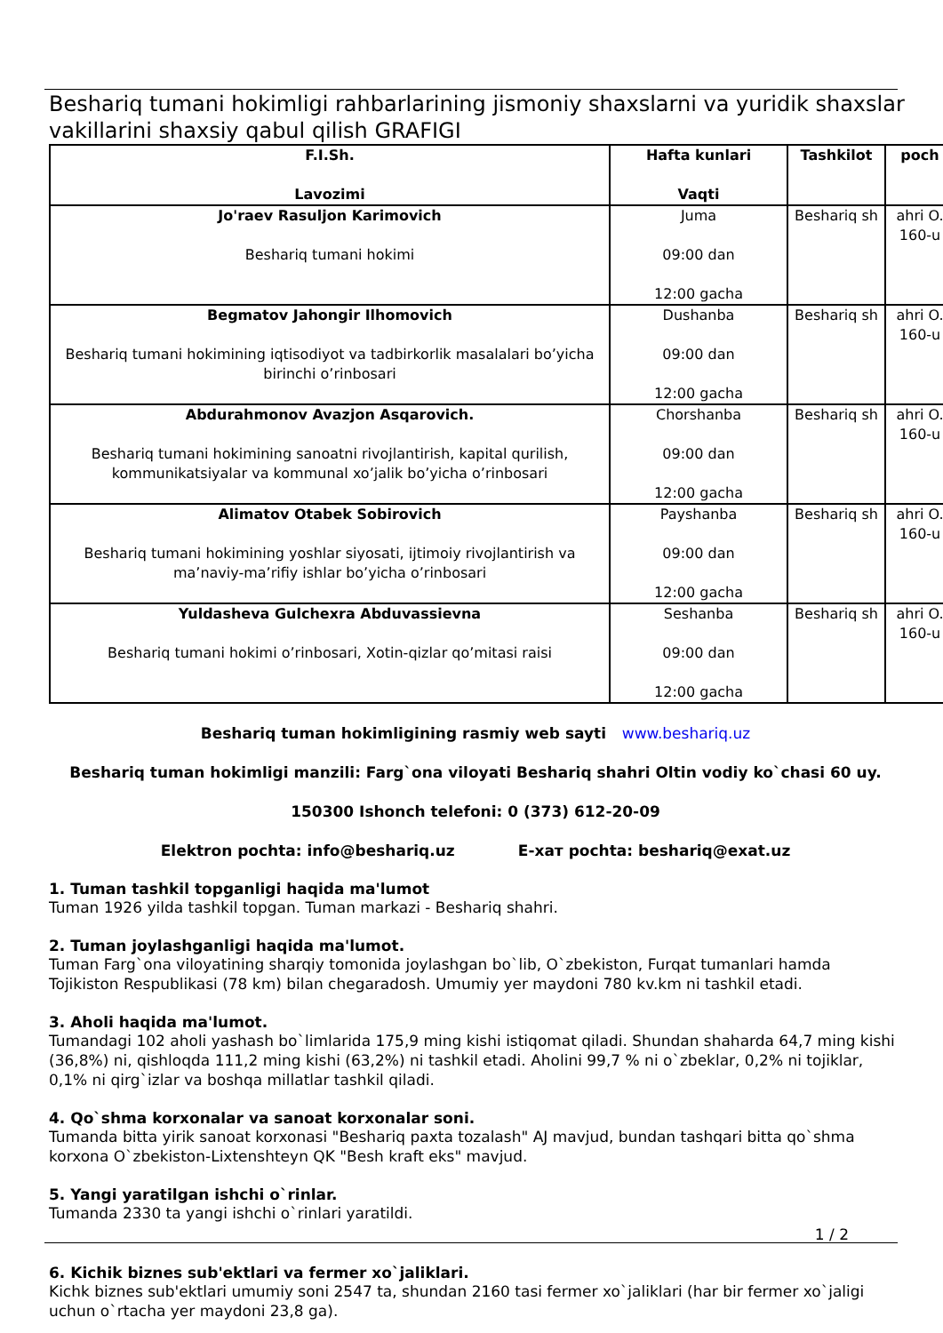Beshariq tumani hokimligi rahbarlarining jismoniy shaxslarni va yuridik shaxslar vakillarini shaxsiy qabul qilish GRAFIGI
| F.I.Sh. Lavozimi | Hafta kunlari Vaqti | Tashkilot | poch |
| --- | --- | --- | --- |
| Jo'raev Rasuljon Karimovich Beshariq tumani hokimi | Juma 09:00 dan 12:00 gacha | Beshariq sh | ahri O. 160-u |
| Begmatov Jahongir Ilhomovich Beshariq tumani hokimining iqtisodiyot va tadbirkorlik masalalari bo’yicha birinchi o’rinbosari | Dushanba 09:00 dan 12:00 gacha | Beshariq sh | ahri O. 160-u |
| Abdurahmonov Avazjon Asqarovich. Beshariq tumani hokimining sanoatni rivojlantirish, kapital qurilish, kommunikatsiyalar va kommunal xo’jalik bo’yicha o’rinbosari | Chorshanba 09:00 dan 12:00 gacha | Beshariq sh | ahri O. 160-u |
| Alimatov Otabek Sobirovich Beshariq tumani hokimining yoshlar siyosati, ijtimoiy rivojlantirish va ma’naviy-ma’rifiy ishlar bo’yicha o’rinbosari | Payshanba 09:00 dan 12:00 gacha | Beshariq sh | ahri O. 160-u |
| Yuldasheva Gulchexra Abduvassievna Beshariq tumani hokimi o’rinbosari, Xotin-qizlar qo’mitasi raisi | Seshanba 09:00 dan 12:00 gacha | Beshariq sh | ahri O. 160-u |
Beshariq tuman hokimligining rasmiy web sayti www.beshariq.uz
Beshariq tuman hokimligi manzili: Farg`ona viloyati Beshariq shahri Oltin vodiy ko`chasi 60 uy.
150300 Ishonch telefoni: 0 (373) 612-20-09
Elektron pochta: info@beshariq.uz E-хат pochta: beshariq@exat.uz
1. Tuman tashkil topganligi haqida ma'lumot
Tuman 1926 yilda tashkil topgan. Tuman markazi - Beshariq shahri.
2. Tuman joylashganligi haqida ma'lumot.
Tuman Farg`ona viloyatining sharqiy tomonida joylashgan bo`lib, O`zbekiston, Furqat tumanlari hamda Tojikiston Respublikasi (78 km) bilan chegaradosh. Umumiy yer maydoni 780 kv.km ni tashkil etadi.
3. Aholi haqida ma'lumot.
Tumandagi 102 aholi yashash bo`limlarida 175,9 ming kishi istiqomat qiladi. Shundan shaharda 64,7 ming kishi (36,8%) ni, qishloqda 111,2 ming kishi (63,2%) ni tashkil etadi. Aholini 99,7 % ni o`zbeklar, 0,2% ni tojiklar, 0,1% ni qirg`izlar va boshqa millatlar tashkil qiladi.
4. Qo`shma korxonalar va sanoat korxonalar soni.
Tumanda bitta yirik sanoat korxonasi "Beshariq paxta tozalash" AJ mavjud, bundan tashqari bitta qo`shma korxona O`zbekiston-Lixtenshteyn QK "Besh kraft eks" mavjud.
5. Yangi yaratilgan ishchi o`rinlar.
Tumanda 2330 ta yangi ishchi o`rinlari yaratildi.
1 / 2
6. Kichik biznes sub'ektlari va fermer xo`jaliklari.
Kichk biznes sub'ektlari umumiy soni 2547 ta, shundan 2160 tasi fermer xo`jaliklari (har bir fermer xo`jaligi uchun o`rtacha yer maydoni 23,8 ga).